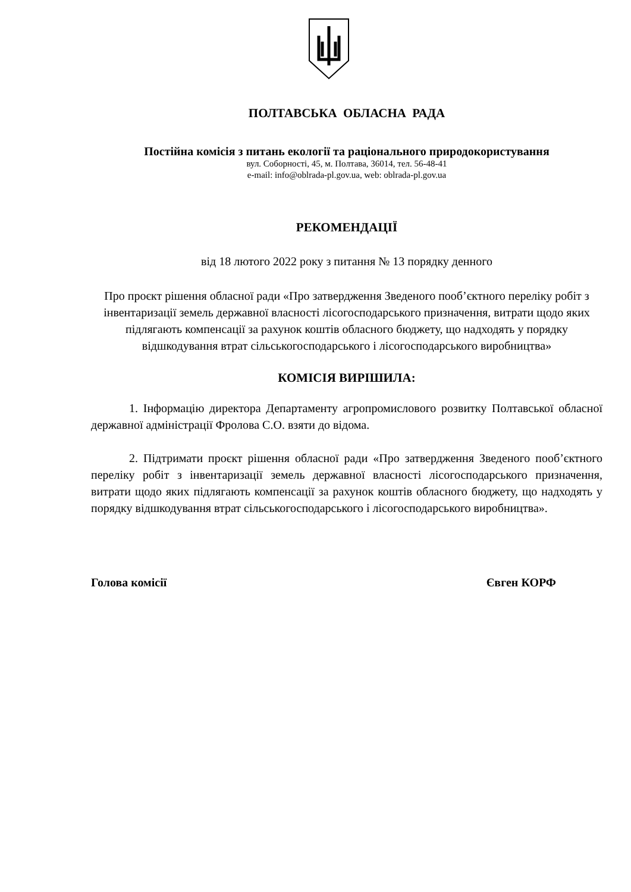ПОЛТАВСЬКА ОБЛАСНА РАДА
Постійна комісія з питань екології та раціонального природокористування
вул. Соборності, 45, м. Полтава, 36014, тел. 56-48-41
e-mail: info@oblrada-pl.gov.ua, web: oblrada-pl.gov.ua
РЕКОМЕНДАЦІЇ
від 18 лютого 2022 року з питання № 13 порядку денного
Про проєкт рішення обласної ради «Про затвердження Зведеного пооб’єктного переліку робіт з інвентаризації земель державної власності лісогосподарського призначення, витрати щодо яких підлягають компенсації за рахунок коштів обласного бюджету, що надходять у порядку відшкодування втрат сільськогосподарського і лісогосподарського виробництва»
КОМІСІЯ ВИРІШИЛА:
1. Інформацію директора Департаменту агропромислового розвитку Полтавської обласної державної адміністрації Фролова С.О. взяти до відома.
2. Підтримати проєкт рішення обласної ради «Про затвердження Зведеного пооб’єктного переліку робіт з інвентаризації земель державної власності лісогосподарського призначення, витрати щодо яких підлягають компенсації за рахунок коштів обласного бюджету, що надходять у порядку відшкодування втрат сільськогосподарського і лісогосподарського виробництва».
Голова комісії Євген КОРФ